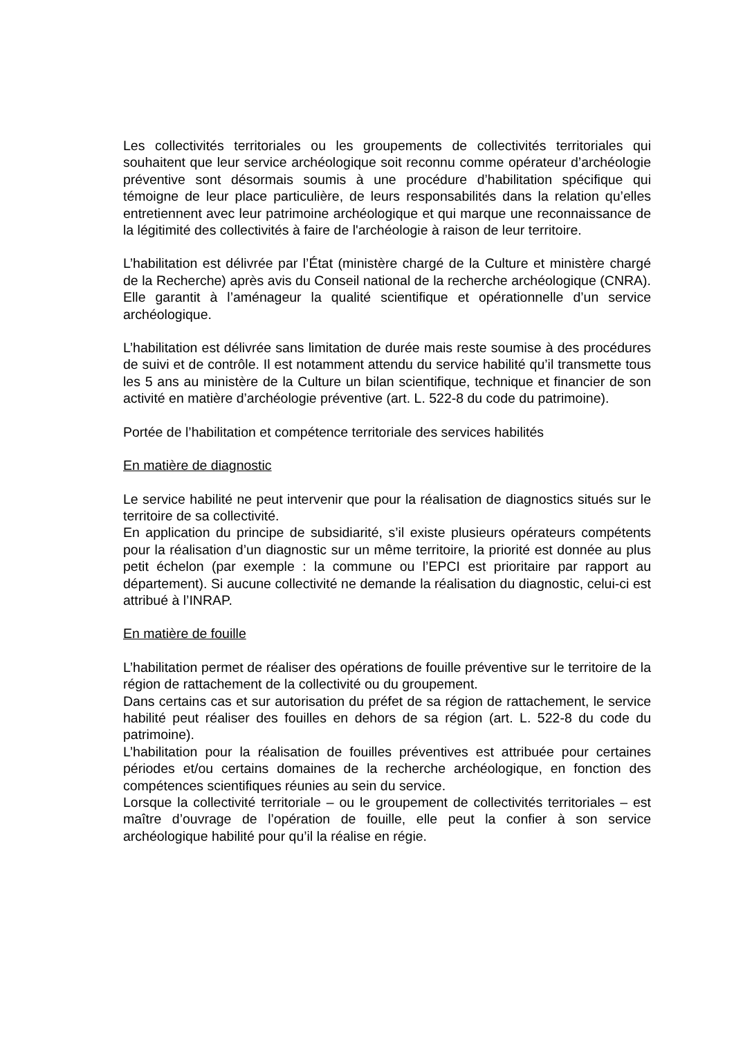Les collectivités territoriales ou les groupements de collectivités territoriales qui souhaitent que leur service archéologique soit reconnu comme opérateur d’archéologie préventive sont désormais soumis à une procédure d’habilitation spécifique qui témoigne de leur place particulière, de leurs responsabilités dans la relation qu’elles entretiennent avec leur patrimoine archéologique et qui marque une reconnaissance de la légitimité des collectivités à faire de l'archéologie à raison de leur territoire.
L’habilitation est délivrée par l’État (ministère chargé de la Culture et ministère chargé de la Recherche) après avis du Conseil national de la recherche archéologique (CNRA). Elle garantit à l’aménageur la qualité scientifique et opérationnelle d’un service archéologique.
L’habilitation est délivrée sans limitation de durée mais reste soumise à des procédures de suivi et de contrôle. Il est notamment attendu du service habilité qu’il transmette tous les 5 ans au ministère de la Culture un bilan scientifique, technique et financier de son activité en matière d’archéologie préventive (art. L. 522-8 du code du patrimoine).
Portée de l’habilitation et compétence territoriale des services habilités
En matière de diagnostic
Le service habilité ne peut intervenir que pour la réalisation de diagnostics situés sur le territoire de sa collectivité.
En application du principe de subsidiarité, s’il existe plusieurs opérateurs compétents pour la réalisation d’un diagnostic sur un même territoire, la priorité est donnée au plus petit échelon (par exemple : la commune ou l’EPCI est prioritaire par rapport au département). Si aucune collectivité ne demande la réalisation du diagnostic, celui-ci est attribué à l’INRAP.
En matière de fouille
L’habilitation permet de réaliser des opérations de fouille préventive sur le territoire de la région de rattachement de la collectivité ou du groupement.
Dans certains cas et sur autorisation du préfet de sa région de rattachement, le service habilité peut réaliser des fouilles en dehors de sa région (art. L. 522-8 du code du patrimoine).
L’habilitation pour la réalisation de fouilles préventives est attribuée pour certaines périodes et/ou certains domaines de la recherche archéologique, en fonction des compétences scientifiques réunies au sein du service.
Lorsque la collectivité territoriale – ou le groupement de collectivités territoriales – est maître d’ouvrage de l’opération de fouille, elle peut la confier à son service archéologique habilité pour qu’il la réalise en régie.